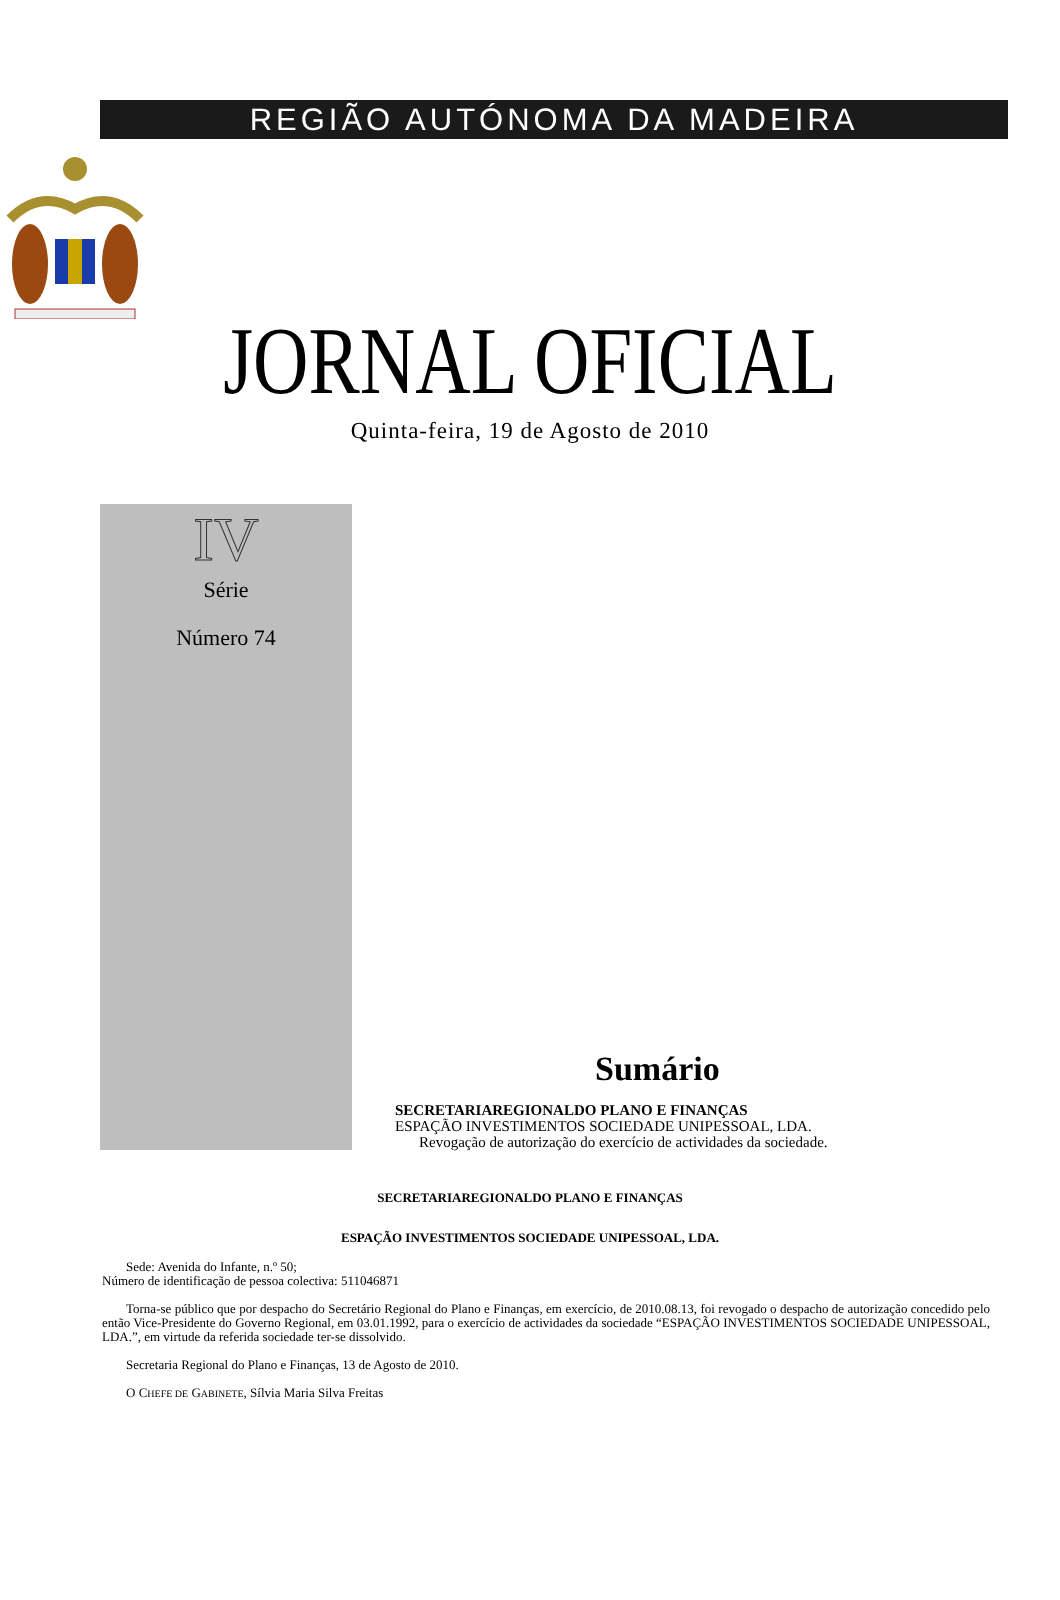REGIÃO AUTÓNOMA DA MADEIRA
JORNAL OFICIAL
Quinta-feira, 19 de Agosto de 2010
IV
Série
Número 74
Sumário
SECRETARIAREGIONALDO PLANO E FINANÇAS
ESPAÇÃO INVESTIMENTOS SOCIEDADE UNIPESSOAL, LDA.
Revogação de autorização do exercício de actividades da sociedade.
SECRETARIAREGIONALDO PLANO E FINANÇAS
ESPAÇÃO INVESTIMENTOS SOCIEDADE UNIPESSOAL, LDA.
Sede: Avenida do Infante, n.º 50;
Número de identificação de pessoa colectiva: 511046871
Torna-se público que por despacho do Secretário Regional do Plano e Finanças, em exercício, de 2010.08.13, foi revogado o despacho de autorização concedido pelo então Vice-Presidente do Governo Regional, em 03.01.1992, para o exercício de actividades da sociedade “ESPAÇÃO INVESTIMENTOS SOCIEDADE UNIPESSOAL, LDA.”, em virtude da referida sociedade ter-se dissolvido.
Secretaria Regional do Plano e Finanças, 13 de Agosto de 2010.
O CHEFE DE GABINETE, Sílvia Maria Silva Freitas